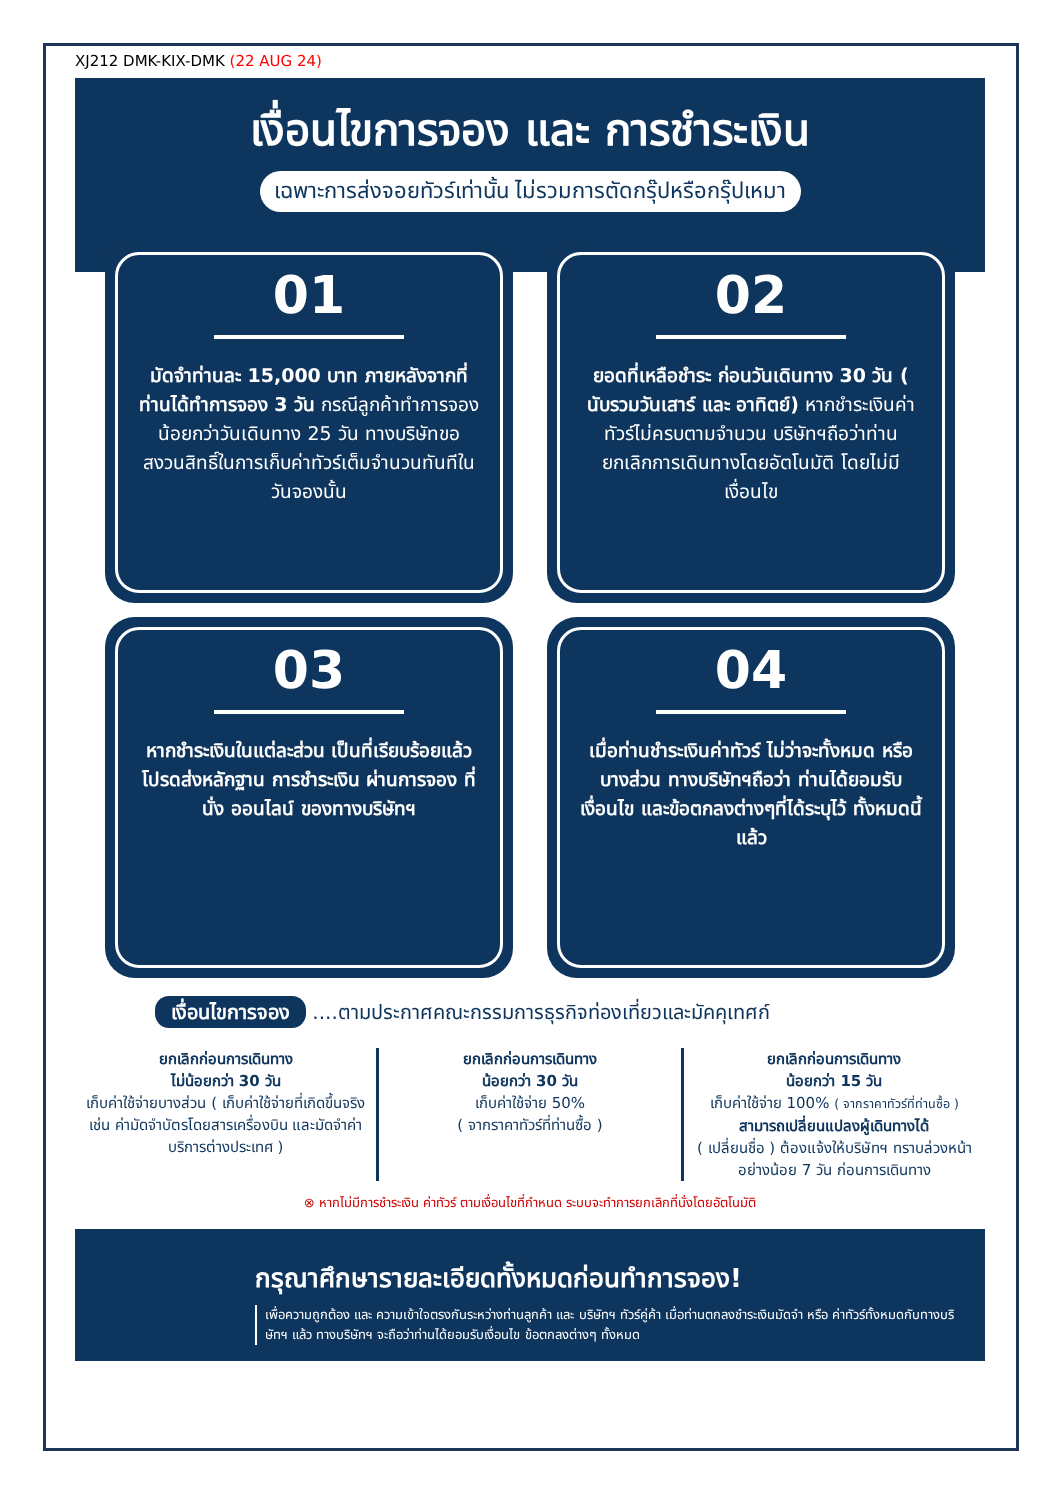XJ212 DMK-KIX-DMK (22 AUG 24)
เงื่อนไขการจอง และ การชำระเงิน
เฉพาะการส่งจอยทัวร์เท่านั้น ไม่รวมการตัดกรุ๊ปหรือกรุ๊ปเหมา
01
มัดจำท่านละ 15,000 บาท ภายหลังจากที่ท่านได้ทำการจอง 3 วัน กรณีลูกค้าทำการจองน้อยกว่าวันเดินทาง 25 วัน ทางบริษัทขอสงวนสิทธิ์ในการเก็บค่าทัวร์เต็มจำนวนทันทีในวันจองนั้น
02
ยอดที่เหลือชำระ ก่อนวันเดินทาง 30 วัน ( นับรวมวันเสาร์ และ อาทิตย์) หากชำระเงินค่าทัวร์ไม่ครบตามจำนวน บริษัทฯถือว่าท่านยกเลิกการเดินทางโดยอัตโนมัติ โดยไม่มีเงื่อนไข
03
หากชำระเงินในแต่ละส่วน เป็นที่เรียบร้อยแล้ว โปรดส่งหลักฐาน การชำระเงิน ผ่านการจอง ที่นั่ง ออนไลน์ ของทางบริษัทฯ
04
เมื่อท่านชำระเงินค่าทัวร์ ไม่ว่าจะทั้งหมด หรือ บางส่วน ทางบริษัทฯถือว่า ท่านได้ยอมรับเงื่อนไข และข้อตกลงต่างๆที่ได้ระบุไว้ ทั้งหมดนี้แล้ว
เงื่อนไขการจอง ....ตามประกาศคณะกรรมการธุรกิจท่องเที่ยวและมัคคุเทศก์
ยกเลิกก่อนการเดินทาง
ไม่น้อยกว่า 30 วัน
เก็บค่าใช้จ่ายบางส่วน ( เก็บค่าใช้จ่ายที่เกิดขึ้นจริง เช่น ค่ามัดจำบัตรโดยสารเครื่องบิน และมัดจำค่าบริการต่างประเทศ )
ยกเลิกก่อนการเดินทาง
น้อยกว่า 30 วัน
เก็บค่าใช้จ่าย 50%
( จากราคาทัวร์ที่ท่านซื้อ )
ยกเลิกก่อนการเดินทาง
น้อยกว่า 15 วัน
เก็บค่าใช้จ่าย 100% ( จากราคาทัวร์ที่ท่านซื้อ )
สามารถเปลี่ยนแปลงผู้เดินทางได้
( เปลี่ยนชื่อ ) ต้องแจ้งให้บริษัทฯ ทราบล่วงหน้าอย่างน้อย 7 วัน ก่อนการเดินทาง
⊗ หากไม่มีการชำระเงิน ค่าทัวร์ ตามเงื่อนไขที่กำหนด ระบบจะทำการยกเลิกที่นั่งโดยอัตโนมัติ
กรุณาศึกษารายละเอียดทั้งหมดก่อนทำการจอง!
เพื่อความถูกต้อง และ ความเข้าใจตรงกันระหว่างท่านลูกค้า และ บริษัทฯ ทัวร์คู่ค้า เมื่อท่านตกลงชำระเงินมัดจำ หรือ ค่าทัวร์ทั้งหมดกับทางบริษัทฯ แล้ว ทางบริษัทฯ จะถือว่าท่านได้ยอมรับเงื่อนไข ข้อตกลงต่างๆ ทั้งหมด